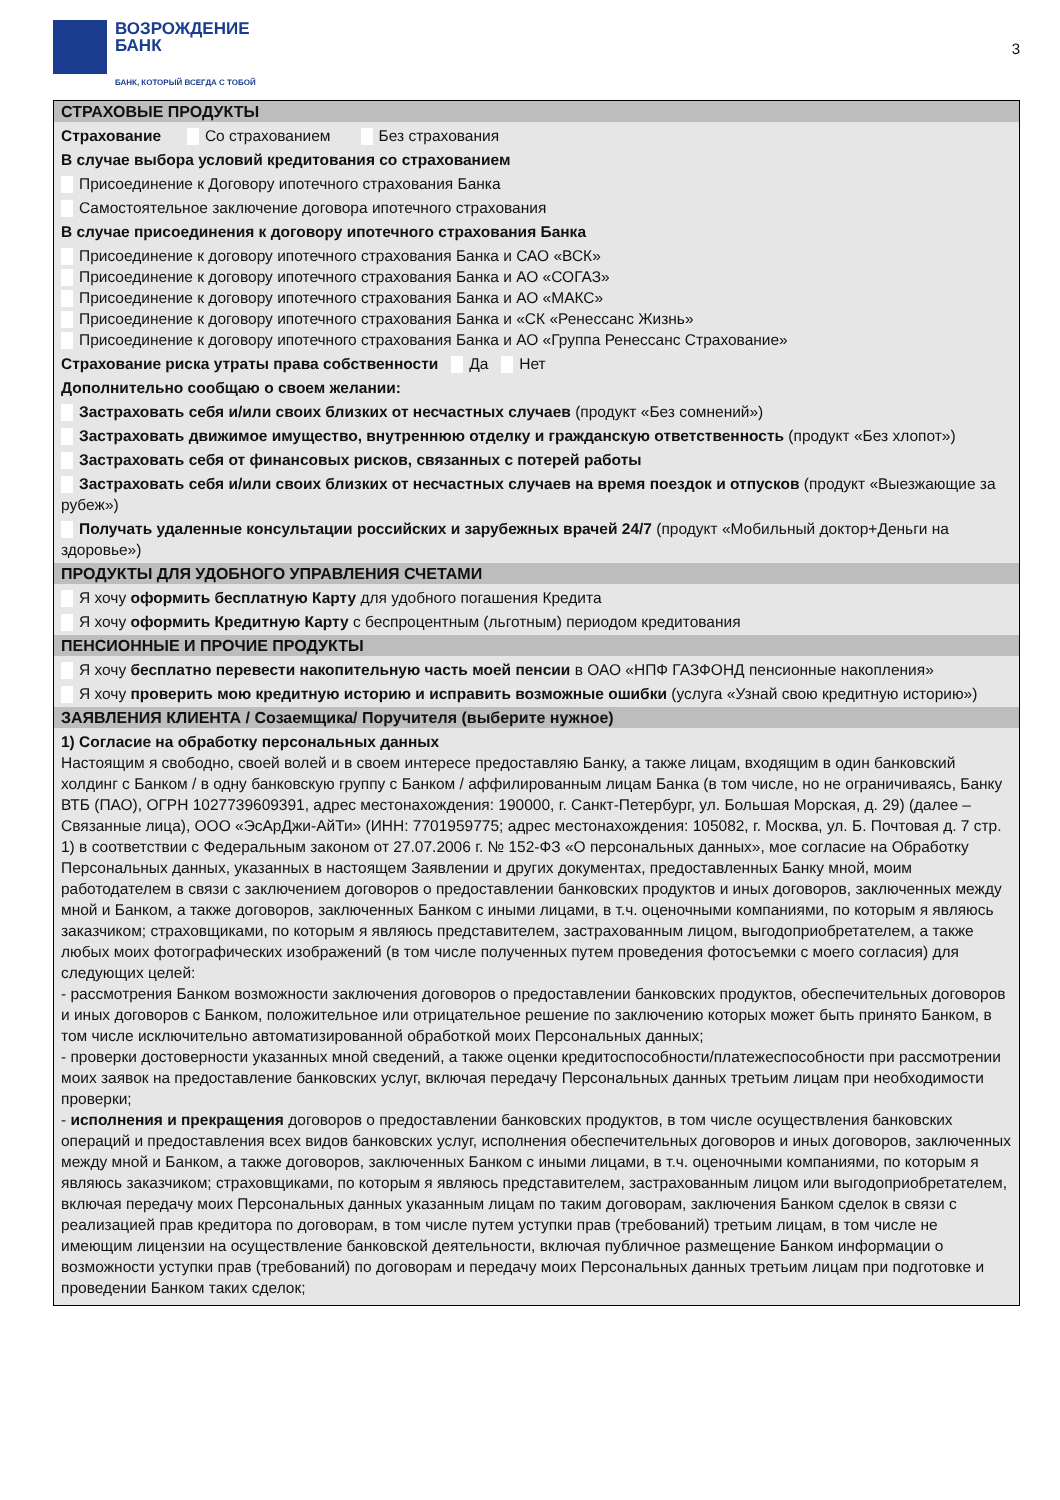ВОЗРОЖДЕНИЕ
БАНК
БАНК, КОТОРЫЙ ВСЕГДА С ТОБОЙ
3
СТРАХОВЫЕ ПРОДУКТЫ
Страхование Со страхованием Без страхования
В случае выбора условий кредитования со страхованием
Присоединение к Договору ипотечного страхования Банка
Самостоятельное заключение договора ипотечного страхования
В случае присоединения к договору ипотечного страхования Банка
Присоединение к договору ипотечного страхования Банка и САО «ВСК»
Присоединение к договору ипотечного страхования Банка и АО «СОГАЗ»
Присоединение к договору ипотечного страхования Банка и АО «МАКС»
Присоединение к договору ипотечного страхования Банка и «СК «Ренессанс Жизнь»
Присоединение к договору ипотечного страхования Банка и АО «Группа Ренессанс Страхование»
Страхование риска утраты права собственности Да Нет
Дополнительно сообщаю о своем желании:
Застраховать себя и/или своих близких от несчастных случаев (продукт «Без сомнений»)
Застраховать движимое имущество, внутреннюю отделку и гражданскую ответственность (продукт «Без хлопот»)
Застраховать себя от финансовых рисков, связанных с потерей работы
Застраховать себя и/или своих близких от несчастных случаев на время поездок и отпусков (продукт «Выезжающие за рубеж»)
Получать удаленные консультации российских и зарубежных врачей 24/7 (продукт «Мобильный доктор+Деньги на здоровье»)
ПРОДУКТЫ ДЛЯ УДОБНОГО УПРАВЛЕНИЯ СЧЕТАМИ
Я хочу оформить бесплатную Карту для удобного погашения Кредита
Я хочу оформить Кредитную Карту с беспроцентным (льготным) периодом кредитования
ПЕНСИОННЫЕ И ПРОЧИЕ ПРОДУКТЫ
Я хочу бесплатно перевести накопительную часть моей пенсии в ОАО «НПФ ГАЗФОНД пенсионные накопления»
Я хочу проверить мою кредитную историю и исправить возможные ошибки (услуга «Узнай свою кредитную историю»)
ЗАЯВЛЕНИЯ КЛИЕНТА / Созаемщика/ Поручителя (выберите нужное)
1) Согласие на обработку персональных данных
Настоящим я свободно, своей волей и в своем интересе предоставляю Банку, а также лицам, входящим в один банковский холдинг с Банком / в одну банковскую группу с Банком / аффилированным лицам Банка (в том числе, но не ограничиваясь, Банку ВТБ (ПАО), ОГРН 1027739609391, адрес местонахождения: 190000, г. Санкт-Петербург, ул. Большая Морская, д. 29) (далее – Связанные лица), ООО «ЭсАрДжи-АйТи» (ИНН: 7701959775; адрес местонахождения: 105082, г. Москва, ул. Б. Почтовая д. 7 стр. 1) в соответствии с Федеральным законом от 27.07.2006 г. № 152-ФЗ «О персональных данных», мое согласие на Обработку Персональных данных, указанных в настоящем Заявлении и других документах, предоставленных Банку мной, моим работодателем в связи с заключением договоров о предоставлении банковских продуктов и иных договоров, заключенных между мной и Банком, а также договоров, заключенных Банком с иными лицами, в т.ч. оценочными компаниями, по которым я являюсь заказчиком; страховщиками, по которым я являюсь представителем, застрахованным лицом, выгодоприобретателем, а также любых моих фотографических изображений (в том числе полученных путем проведения фотосъемки с моего согласия) для следующих целей:
- рассмотрения Банком возможности заключения договоров о предоставлении банковских продуктов, обеспечительных договоров и иных договоров с Банком, положительное или отрицательное решение по заключению которых может быть принято Банком, в том числе исключительно автоматизированной обработкой моих Персональных данных;
- проверки достоверности указанных мной сведений, а также оценки кредитоспособности/платежеспособности при рассмотрении моих заявок на предоставление банковских услуг, включая передачу Персональных данных третьим лицам при необходимости проверки;
- исполнения и прекращения договоров о предоставлении банковских продуктов, в том числе осуществления банковских операций и предоставления всех видов банковских услуг, исполнения обеспечительных договоров и иных договоров, заключенных между мной и Банком, а также договоров, заключенных Банком с иными лицами, в т.ч. оценочными компаниями, по которым я являюсь заказчиком; страховщиками, по которым я являюсь представителем, застрахованным лицом или выгодоприобретателем, включая передачу моих Персональных данных указанным лицам по таким договорам, заключения Банком сделок в связи с реализацией прав кредитора по договорам, в том числе путем уступки прав (требований) третьим лицам, в том числе не имеющим лицензии на осуществление банковской деятельности, включая публичное размещение Банком информации о возможности уступки прав (требований) по договорам и передачу моих Персональных данных третьим лицам при подготовке и проведении Банком таких сделок;